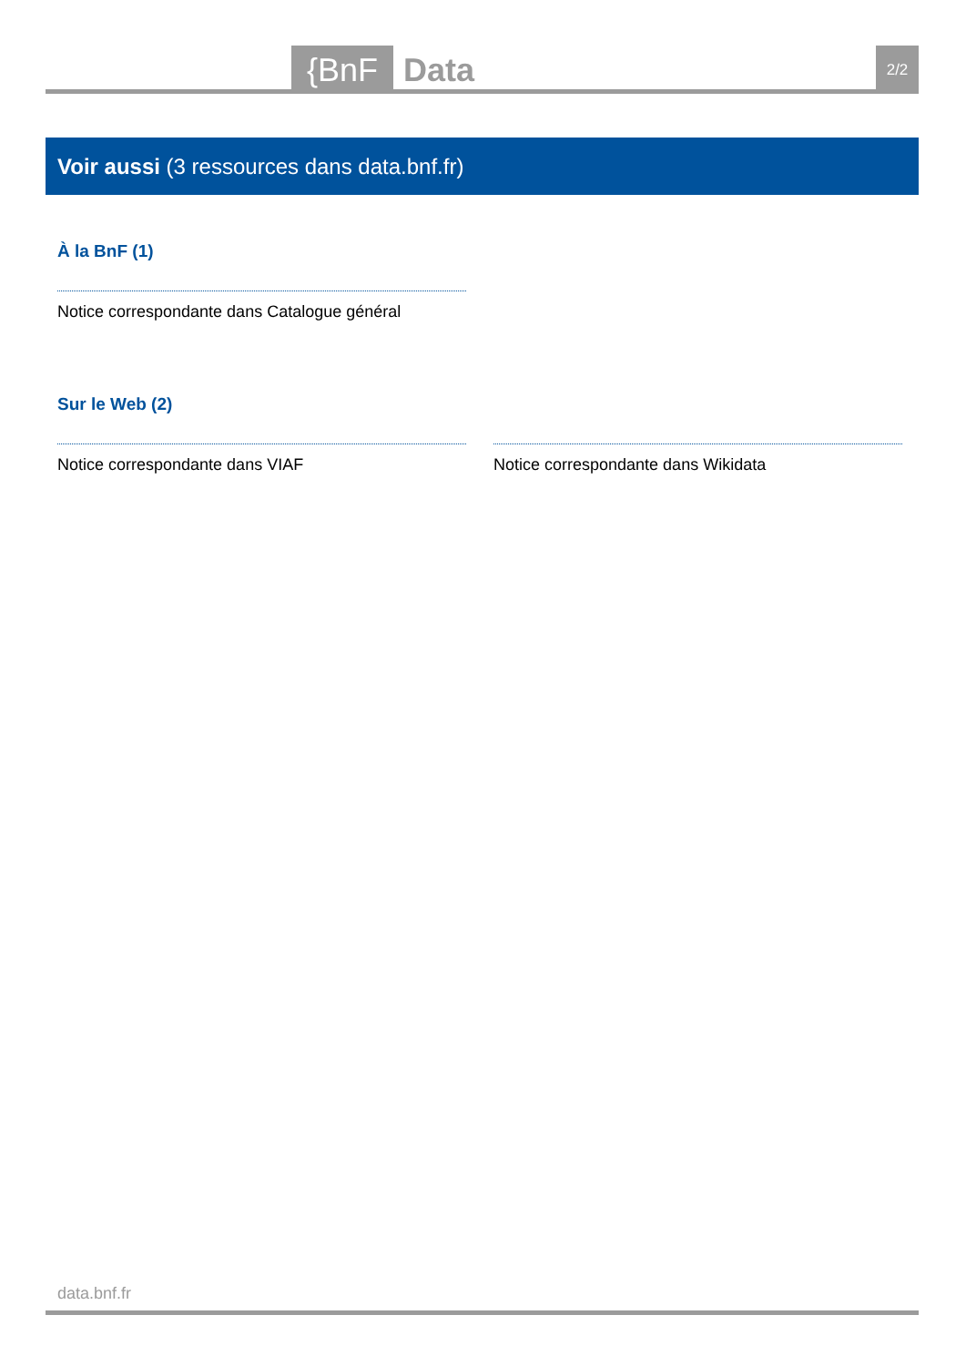{BnF Data 2/2
Voir aussi (3 ressources dans data.bnf.fr)
À la BnF (1)
Notice correspondante dans Catalogue général
Sur le Web (2)
Notice correspondante dans VIAF Notice correspondante dans Wikidata
data.bnf.fr